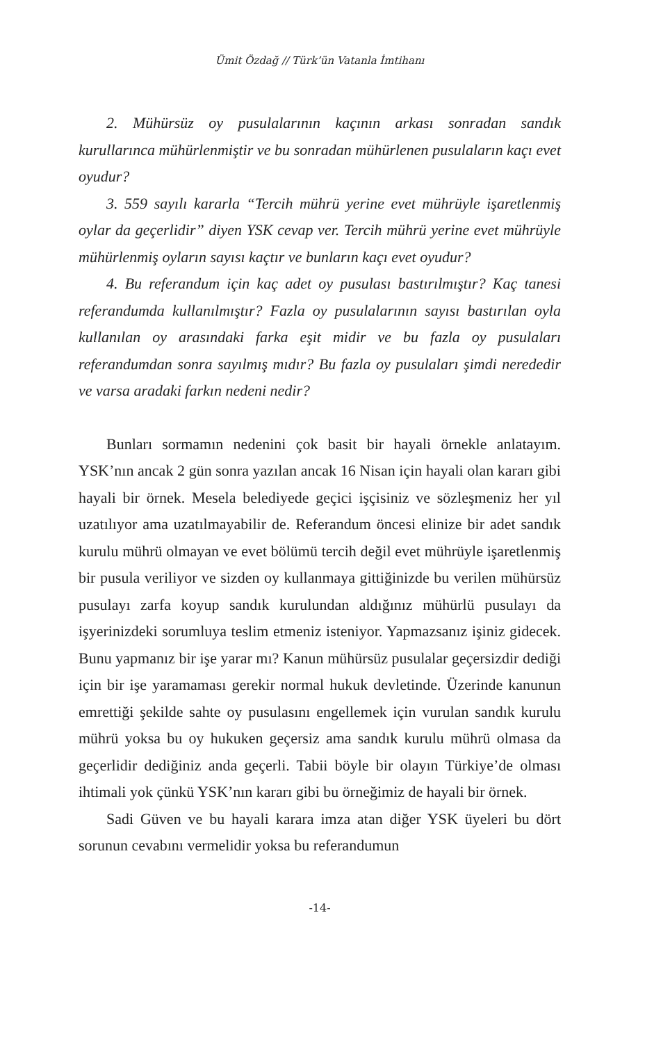Ümit Özdağ // Türk’ün Vatanla İmtihanı
2. Mühürsüz oy pusulalarının kaçının arkası sonradan sandık kurullarınca mühürlenmiştir ve bu sonradan mühürlenen pusulaların kaçı evet oyudur?
3. 559 sayılı kararla “Tercih mührü yerine evet mührüyle işaretlenmiş oylar da geçerlidir” diyen YSK cevap ver. Tercih mührü yerine evet mührüyle mühürlenmiş oyların sayısı kaçtır ve bunların kaçı evet oyudur?
4. Bu referandum için kaç adet oy pusulası bastırılmıştır? Kaç tanesi referandumda kullanılmıştır? Fazla oy pusulalarının sayısı bastırılan oyla kullanılan oy arasındaki farka eşit midir ve bu fazla oy pusulaları referandumdan sonra sayılmış mıdır? Bu fazla oy pusulaları şimdi nerededir ve varsa aradaki farkın nedeni nedir?
Bunları sormamın nedenini çok basit bir hayali örnekle anlatayım. YSK’nın ancak 2 gün sonra yazılan ancak 16 Nisan için hayali olan kararı gibi hayali bir örnek. Mesela belediyede geçici işçisiniz ve sözleşmeniz her yıl uzatılıyor ama uzatılmayabilir de. Referandum öncesi elinize bir adet sandık kurulu mührü olmayan ve evet bölümü tercih değil evet mührüyle işaretlenmiş bir pusula veriliyor ve sizden oy kullanmaya gittiğinizde bu verilen mühürsüz pusulayı zarfa koyup sandık kurulundan aldığınız mühürlü pusulayı da işyerinizdeki sorumluya teslim etmeniz isteniyor. Yapmazsanız işiniz gidecek. Bunu yapmanız bir işe yarar mı? Kanun mühürsüz pusulalar geçersizdir dediği için bir işe yaramaması gerekir normal hukuk devletinde. Üzerinde kanunun emrettiği şekilde sahte oy pusulasını engellemek için vurulan sandık kurulu mührü yoksa bu oy hukuken geçersiz ama sandık kurulu mührü olmasa da geçerlidir dediğiniz anda geçerli. Tabii böyle bir olayın Türkiye’de olması ihtimali yok çünkü YSK’nın kararı gibi bu örneğimiz de hayali bir örnek.
Sadi Güven ve bu hayali karara imza atan diğer YSK üyeleri bu dört sorunun cevabını vermelidir yoksa bu referandumun
-14-